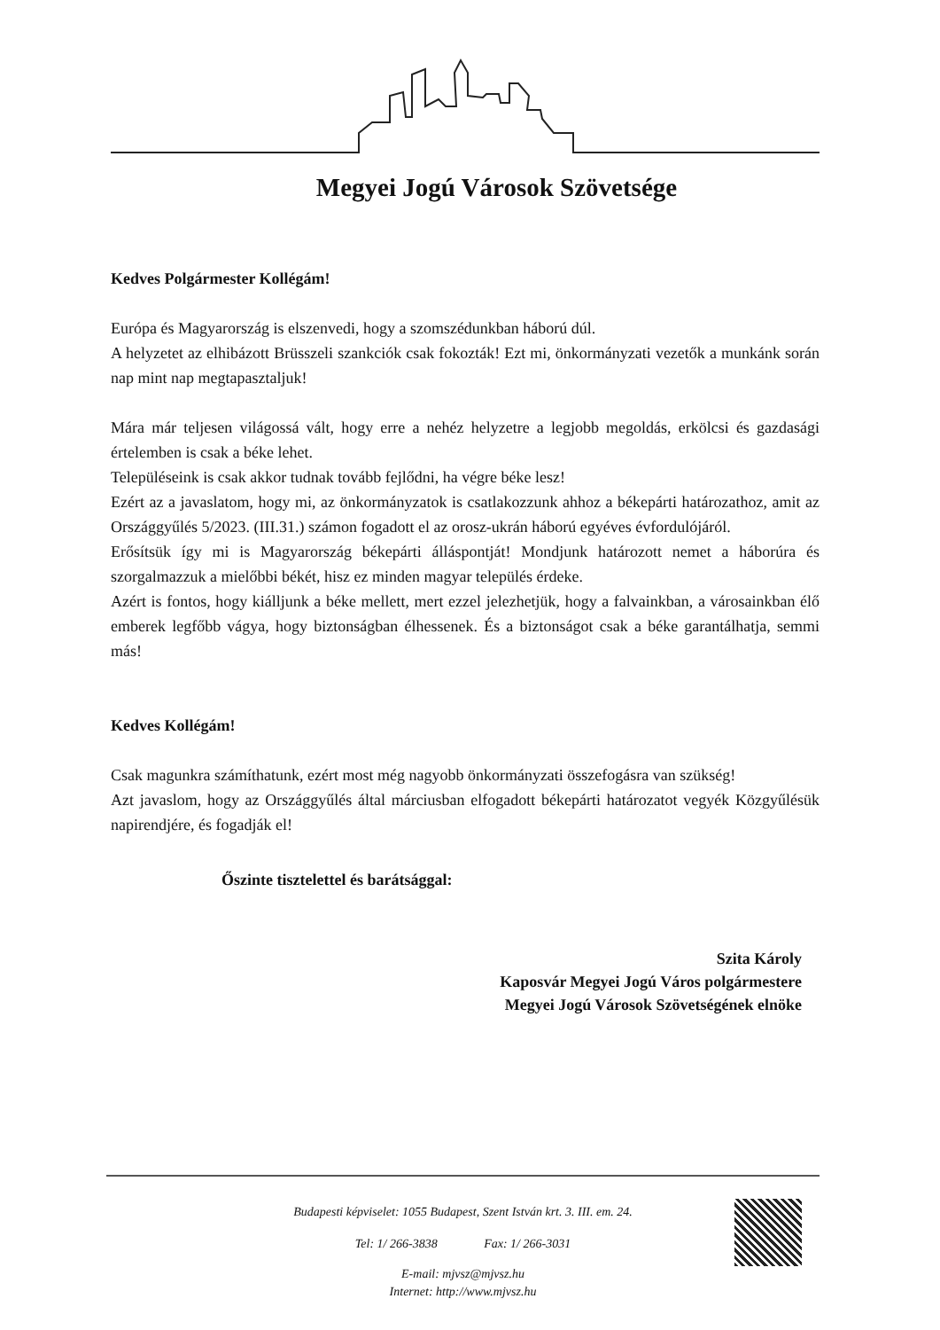Megyei Jogú Városok Szövetsége
Kedves Polgármester Kollégám!
Európa és Magyarország is elszenvedi, hogy a szomszédunkban háború dúl.
A helyzetet az elhibázott Brüsszeli szankciók csak fokozták! Ezt mi, önkormányzati vezetők a munkánk során nap mint nap megtapasztaljuk!
Mára már teljesen világossá vált, hogy erre a nehéz helyzetre a legjobb megoldás, erkölcsi és gazdasági értelemben is csak a béke lehet.
Településeink is csak akkor tudnak tovább fejlődni, ha végre béke lesz!
Ezért az a javaslatom, hogy mi, az önkormányzatok is csatlakozzunk ahhoz a béke­párti határozathoz, amit az Országgyűlés 5/2023. (III.31.) számon fogadott el az orosz-ukrán háború egyéves évfordulójáról.
Erősítsük így mi is Magyarország békepárti álláspontját! Mondjunk határozott nemet a háborúra és szorgalmazzuk a mielőbbi békét, hisz ez minden magyar település érdeke.
Azért is fontos, hogy kiálljunk a béke mellett, mert ezzel jelezhetjük, hogy a falvainkban, a városainkban élő emberek legfőbb vágya, hogy biztonságban élhessenek. És a biztonságot csak a béke garantálhatja, semmi más!
Kedves Kollégám!
Csak magunkra számíthatunk, ezért most még nagyobb önkormányzati összefogásra van szükség!
Azt javaslom, hogy az Országgyűlés által márciusban elfogadott békepárti határozatot vegyék Közgyűlésük napirendjére, és fogadják el!
Őszinte tisztelettel és barátsággal:
Szita Károly
Kaposvár Megyei Jogú Város polgármestere
Megyei Jogú Városok Szövetségének elnöke
Budapesti képviselet: 1055 Budapest, Szent István krt. 3. III. em. 24.
Tel: 1/ 266-3838 Fax: 1/ 266-3031
E-mail: mjvsz@mjvsz.hu
Internet: http://www.mjvsz.hu